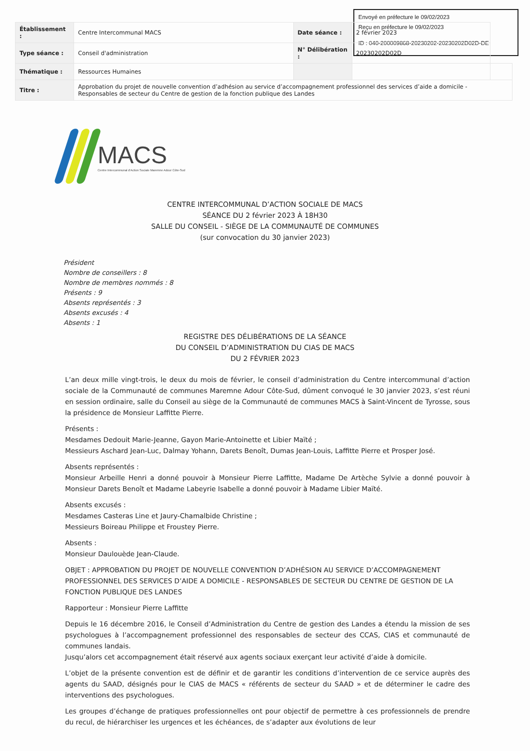Envoyé en préfecture le 09/02/2023
Reçu en préfecture le 09/02/2023
ID : 040-200009868-20230202-20230202D02D-DE
| Établissement : | Centre Intercommunal MACS | Date séance : | 2 février 2023 | |
| Type séance : | Conseil d'administration | N° Délibération : | 20230202D02D | |
| Thématique : | Ressources Humaines | | | |
| Titre : | Approbation du projet de nouvelle convention d’adhésion au service d’accompagnement professionnel des services d’aide a domicile - Responsables de secteur du Centre de gestion de la fonction publique des Landes | | | |
MACS
Centre Intercommunal d'Action Sociale Maremne Adour Côte-Sud
CENTRE INTERCOMMUNAL D’ACTION SOCIALE DE MACS
SÉANCE DU 2 février 2023 À 18H30
SALLE DU CONSEIL - SIÈGE DE LA COMMUNAUTÉ DE COMMUNES
(sur convocation du 30 janvier 2023)
Président
Nombre de conseillers : 8
Nombre de membres nommés : 8
Présents : 9
Absents représentés : 3
Absents excusés : 4
Absents : 1
REGISTRE DES DÉLIBÉRATIONS DE LA SÉANCE
DU CONSEIL D’ADMINISTRATION DU CIAS DE MACS
DU 2 FÉVRIER 2023
L’an deux mille vingt-trois, le deux du mois de février, le conseil d’administration du Centre intercommunal d’action sociale de la Communauté de communes Maremne Adour Côte-Sud, dûment convoqué le 30 janvier 2023, s’est réuni en session ordinaire, salle du Conseil au siège de la Communauté de communes MACS à Saint-Vincent de Tyrosse, sous la présidence de Monsieur Laffitte Pierre.
Présents :
Mesdames Dedouit Marie-Jeanne, Gayon Marie-Antoinette et Libier Maïté ;
Messieurs Aschard Jean-Luc, Dalmay Yohann, Darets Benoît, Dumas Jean-Louis, Laffitte Pierre et Prosper José.
Absents représentés :
Monsieur Arbeille Henri a donné pouvoir à Monsieur Pierre Laffitte, Madame De Artèche Sylvie a donné pouvoir à Monsieur Darets Benoît et Madame Labeyrie Isabelle a donné pouvoir à Madame Libier Maïté.
Absents excusés :
Mesdames Casteras Line et Jaury-Chamalbide Christine ;
Messieurs Boireau Philippe et Froustey Pierre.
Absents :
Monsieur Daulouède Jean-Claude.
OBJET : APPROBATION DU PROJET DE NOUVELLE CONVENTION D’ADHÉSION AU SERVICE D’ACCOMPAGNEMENT PROFESSIONNEL DES SERVICES D’AIDE A DOMICILE - RESPONSABLES DE SECTEUR DU CENTRE DE GESTION DE LA FONCTION PUBLIQUE DES LANDES
Rapporteur : Monsieur Pierre Laffitte
Depuis le 16 décembre 2016, le Conseil d’Administration du Centre de gestion des Landes a étendu la mission de ses psychologues à l’accompagnement professionnel des responsables de secteur des CCAS, CIAS et communauté de communes landais.
Jusqu’alors cet accompagnement était réservé aux agents sociaux exerçant leur activité d’aide à domicile.
L’objet de la présente convention est de définir et de garantir les conditions d’intervention de ce service auprès des agents du SAAD, désignés pour le CIAS de MACS « référents de secteur du SAAD » et de déterminer le cadre des interventions des psychologues.
Les groupes d’échange de pratiques professionnelles ont pour objectif de permettre à ces professionnels de prendre du recul, de hiérarchiser les urgences et les échéances, de s’adapter aux évolutions de leur